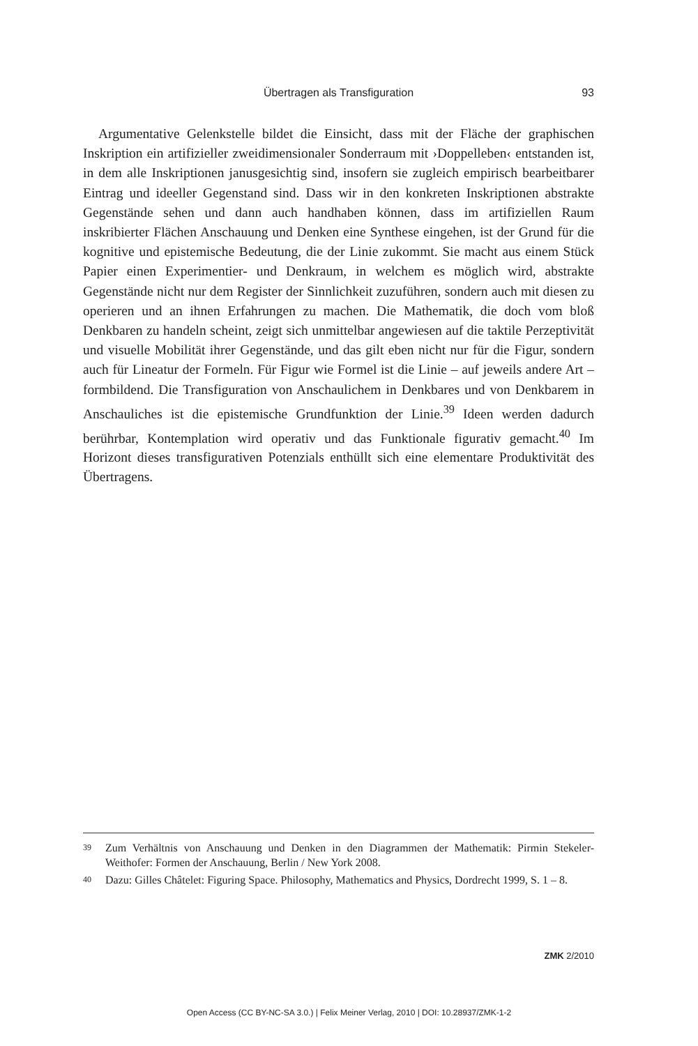Übertragen als Transfiguration
93
Argumentative Gelenkstelle bildet die Einsicht, dass mit der Fläche der graphischen Inskription ein artifizieller zweidimensionaler Sonderraum mit ›Doppelleben‹ entstanden ist, in dem alle Inskriptionen janusgesichtig sind, insofern sie zugleich empirisch bearbeitbarer Eintrag und ideeller Gegenstand sind. Dass wir in den konkreten Inskriptionen abstrakte Gegenstände sehen und dann auch handhaben können, dass im artifiziellen Raum inskribierter Flächen Anschauung und Denken eine Synthese eingehen, ist der Grund für die kognitive und epistemische Bedeutung, die der Linie zukommt. Sie macht aus einem Stück Papier einen Experimentier- und Denkraum, in welchem es möglich wird, abstrakte Gegenstände nicht nur dem Register der Sinnlichkeit zuzuführen, sondern auch mit diesen zu operieren und an ihnen Erfahrungen zu machen. Die Mathematik, die doch vom bloß Denkbaren zu handeln scheint, zeigt sich unmittelbar angewiesen auf die taktile Perzeptivität und visuelle Mobilität ihrer Gegenstände, und das gilt eben nicht nur für die Figur, sondern auch für Lineatur der Formeln. Für Figur wie Formel ist die Linie – auf jeweils andere Art – formbildend. Die Transfiguration von Anschaulichem in Denkbares und von Denkbarem in Anschauliches ist die epistemische Grundfunktion der Linie.<sup>39</sup> Ideen werden dadurch berührbar, Kontemplation wird operativ und das Funktionale figurativ gemacht.<sup>40</sup> Im Horizont dieses transfigurativen Potenzials enthüllt sich eine elementare Produktivität des Übertragens.
39 Zum Verhältnis von Anschauung und Denken in den Diagrammen der Mathematik: Pirmin Stekeler-Weithofer: Formen der Anschauung, Berlin / New York 2008.
40 Dazu: Gilles Châtelet: Figuring Space. Philosophy, Mathematics and Physics, Dordrecht 1999, S. 1 – 8.
ZMK 2/2010
Open Access (CC BY-NC-SA 3.0.) | Felix Meiner Verlag, 2010 | DOI: 10.28937/ZMK-1-2